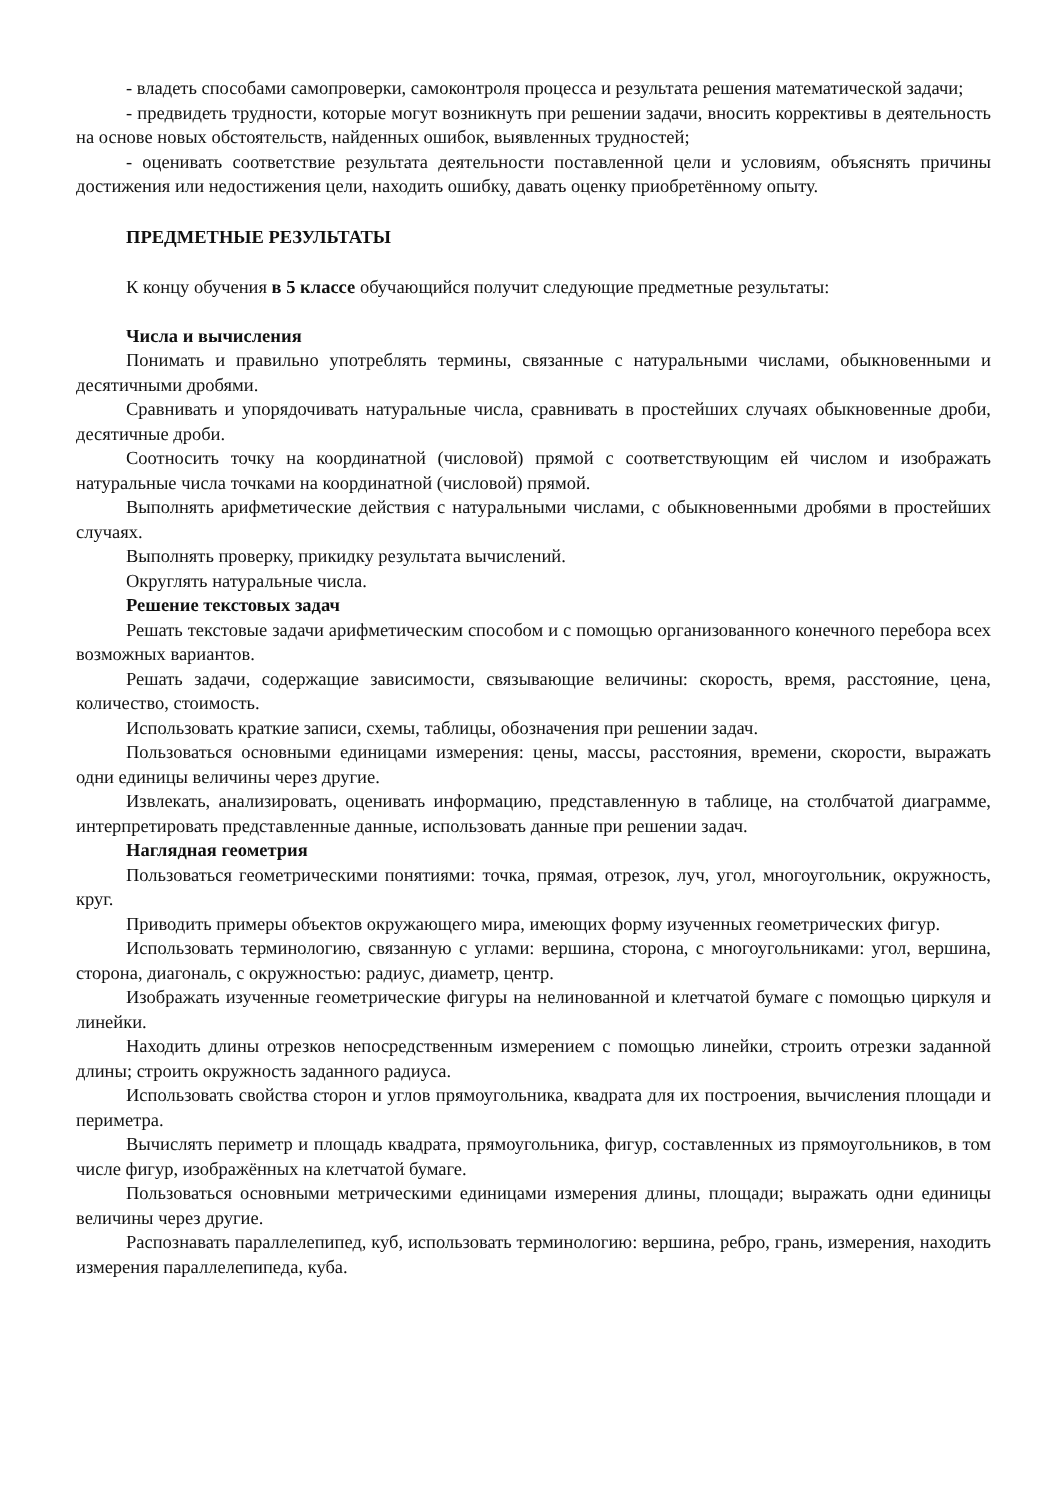- владеть способами самопроверки, самоконтроля процесса и результата решения математической задачи;
- предвидеть трудности, которые могут возникнуть при решении задачи, вносить коррективы в деятельность на основе новых обстоятельств, найденных ошибок, выявленных трудностей;
- оценивать соответствие результата деятельности поставленной цели и условиям, объяснять причины достижения или недостижения цели, находить ошибку, давать оценку приобретённому опыту.
ПРЕДМЕТНЫЕ РЕЗУЛЬТАТЫ
К концу обучения в 5 классе обучающийся получит следующие предметные результаты:
Числа и вычисления
Понимать и правильно употреблять термины, связанные с натуральными числами, обыкновенными и десятичными дробями.
Сравнивать и упорядочивать натуральные числа, сравнивать в простейших случаях обыкновенные дроби, десятичные дроби.
Соотносить точку на координатной (числовой) прямой с соответствующим ей числом и изображать натуральные числа точками на координатной (числовой) прямой.
Выполнять арифметические действия с натуральными числами, с обыкновенными дробями в простейших случаях.
Выполнять проверку, прикидку результата вычислений.
Округлять натуральные числа.
Решение текстовых задач
Решать текстовые задачи арифметическим способом и с помощью организованного конечного перебора всех возможных вариантов.
Решать задачи, содержащие зависимости, связывающие величины: скорость, время, расстояние, цена, количество, стоимость.
Использовать краткие записи, схемы, таблицы, обозначения при решении задач.
Пользоваться основными единицами измерения: цены, массы, расстояния, времени, скорости, выражать одни единицы величины через другие.
Извлекать, анализировать, оценивать информацию, представленную в таблице, на столбчатой диаграмме, интерпретировать представленные данные, использовать данные при решении задач.
Наглядная геометрия
Пользоваться геометрическими понятиями: точка, прямая, отрезок, луч, угол, многоугольник, окружность, круг.
Приводить примеры объектов окружающего мира, имеющих форму изученных геометрических фигур.
Использовать терминологию, связанную с углами: вершина, сторона, с многоугольниками: угол, вершина, сторона, диагональ, с окружностью: радиус, диаметр, центр.
Изображать изученные геометрические фигуры на нелинованной и клетчатой бумаге с помощью циркуля и линейки.
Находить длины отрезков непосредственным измерением с помощью линейки, строить отрезки заданной длины; строить окружность заданного радиуса.
Использовать свойства сторон и углов прямоугольника, квадрата для их построения, вычисления площади и периметра.
Вычислять периметр и площадь квадрата, прямоугольника, фигур, составленных из прямоугольников, в том числе фигур, изображённых на клетчатой бумаге.
Пользоваться основными метрическими единицами измерения длины, площади; выражать одни единицы величины через другие.
Распознавать параллелепипед, куб, использовать терминологию: вершина, ребро, грань, измерения, находить измерения параллелепипеда, куба.